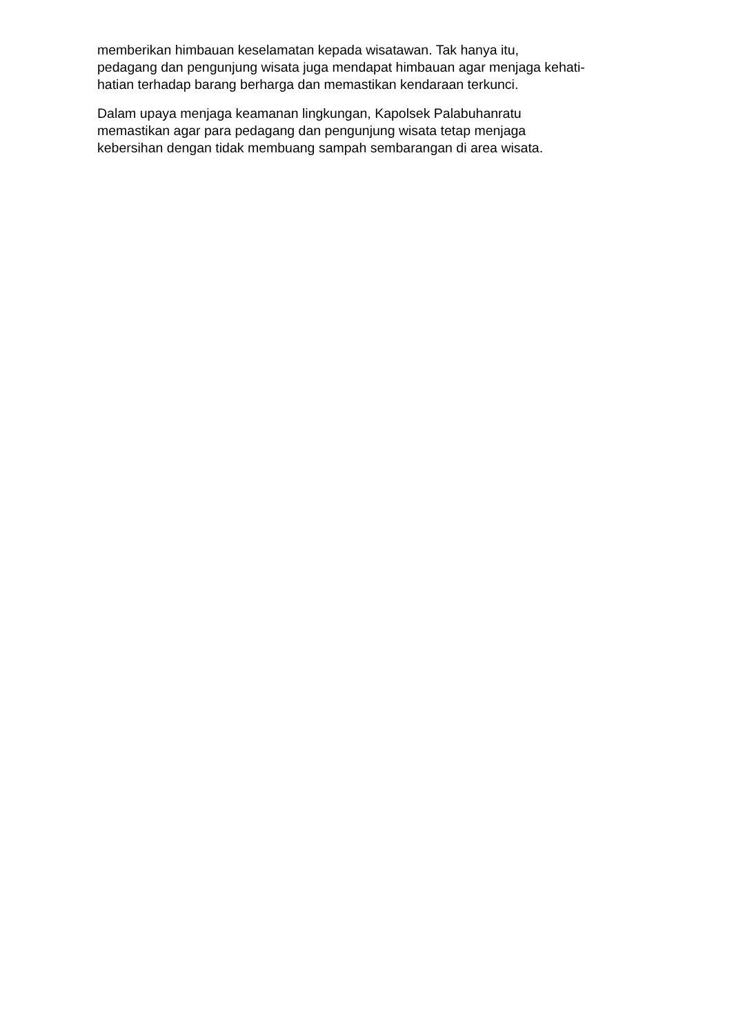memberikan himbauan keselamatan kepada wisatawan. Tak hanya itu,
pedagang dan pengunjung wisata juga mendapat himbauan agar menjaga kehati-
hatian terhadap barang berharga dan memastikan kendaraan terkunci.
Dalam upaya menjaga keamanan lingkungan, Kapolsek Palabuhanratu
memastikan agar para pedagang dan pengunjung wisata tetap menjaga
kebersihan dengan tidak membuang sampah sembarangan di area wisata.